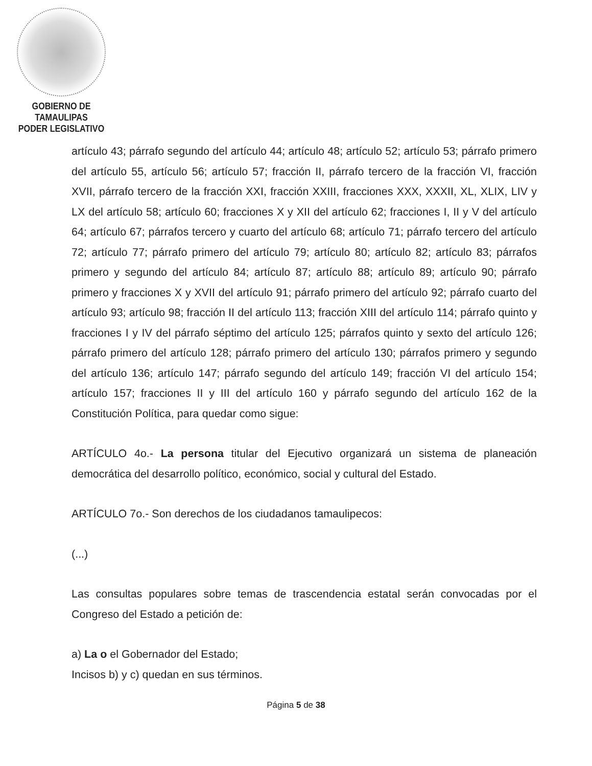GOBIERNO DE TAMAULIPAS
PODER LEGISLATIVO
artículo 43; párrafo segundo del artículo 44; artículo 48; artículo 52; artículo 53; párrafo primero del artículo 55, artículo 56; artículo 57; fracción II, párrafo tercero de la fracción VI, fracción XVII, párrafo tercero de la fracción XXI, fracción XXIII, fracciones XXX, XXXII, XL, XLIX, LIV y LX del artículo 58; artículo 60; fracciones X y XII del artículo 62; fracciones I, II y V del artículo 64; artículo 67; párrafos tercero y cuarto del artículo 68; artículo 71; párrafo tercero del artículo 72; artículo 77; párrafo primero del artículo 79; artículo 80; artículo 82; artículo 83; párrafos primero y segundo del artículo 84; artículo 87; artículo 88; artículo 89; artículo 90; párrafo primero y fracciones X y XVII del artículo 91; párrafo primero del artículo 92; párrafo cuarto del artículo 93; artículo 98; fracción II del artículo 113; fracción XIII del artículo 114; párrafo quinto y fracciones I y IV del párrafo séptimo del artículo 125; párrafos quinto y sexto del artículo 126; párrafo primero del artículo 128; párrafo primero del artículo 130; párrafos primero y segundo del artículo 136; artículo 147; párrafo segundo del artículo 149; fracción VI del artículo 154; artículo 157; fracciones II y III del artículo 160 y párrafo segundo del artículo 162 de la Constitución Política, para quedar como sigue:
ARTÍCULO 4o.- La persona titular del Ejecutivo organizará un sistema de planeación democrática del desarrollo político, económico, social y cultural del Estado.
ARTÍCULO 7o.- Son derechos de los ciudadanos tamaulipecos:
(...)
Las consultas populares sobre temas de trascendencia estatal serán convocadas por el Congreso del Estado a petición de:
a) La o el Gobernador del Estado;
Incisos b) y c) quedan en sus términos.
Página 5 de 38